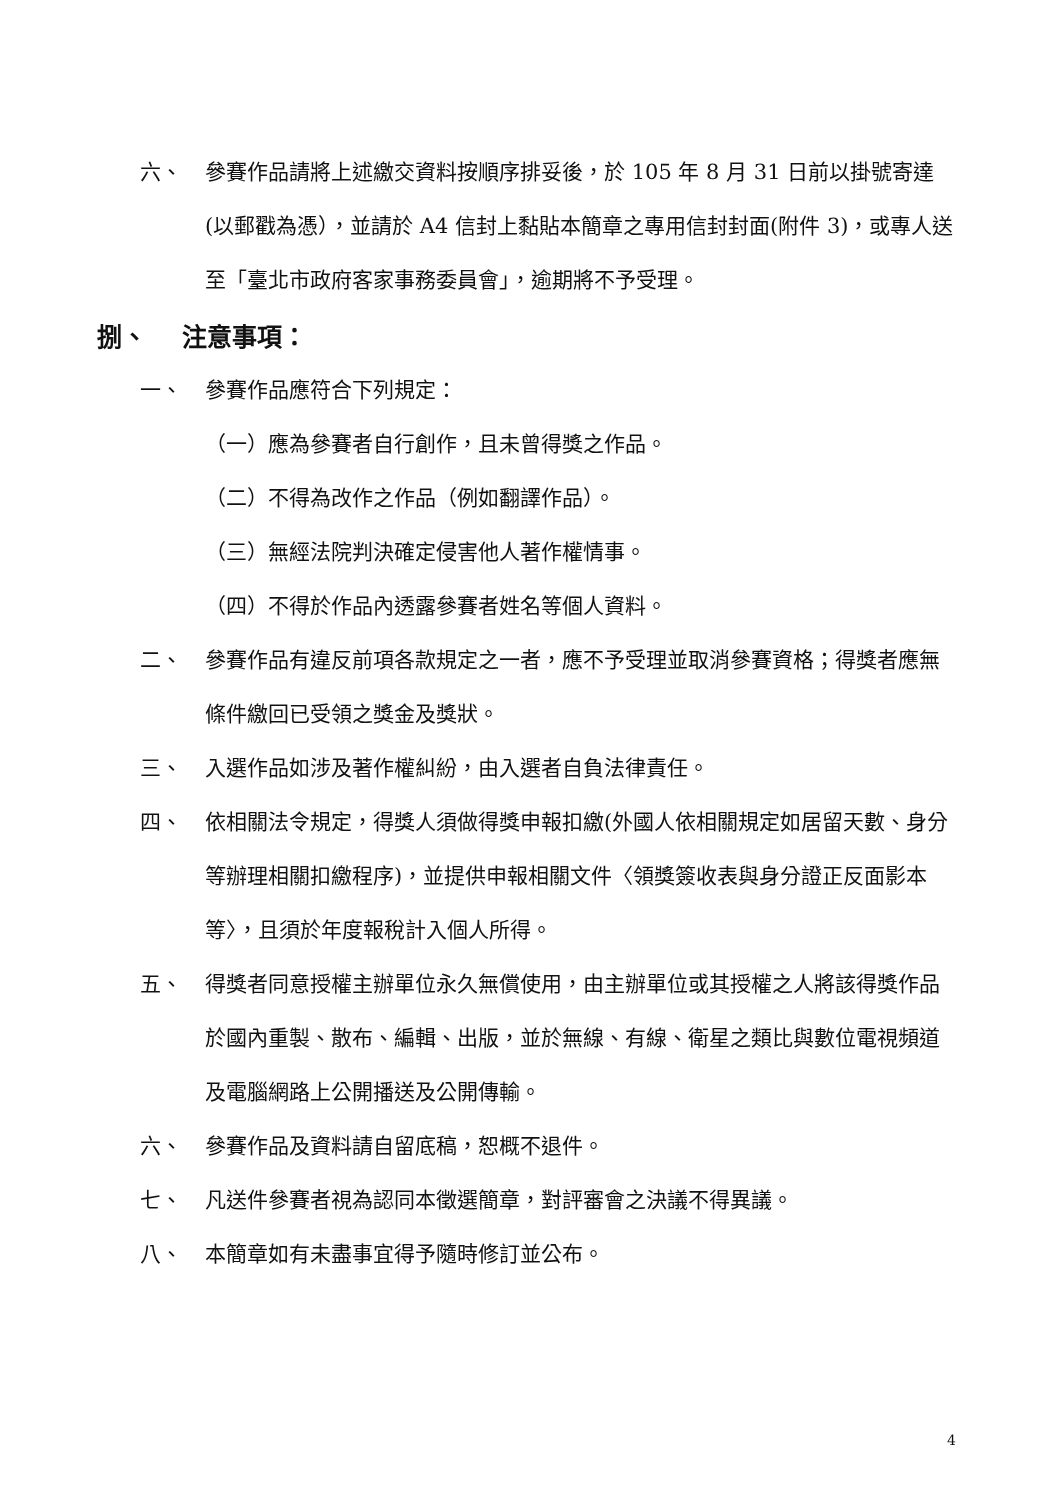六、 參賽作品請將上述繳交資料按順序排妥後，於 105 年 8 月 31 日前以掛號寄達(以郵戳為憑），並請於 A4 信封上黏貼本簡章之專用信封封面(附件 3)，或專人送至「臺北市政府客家事務委員會」，逾期將不予受理。
捌、 注意事項：
一、 參賽作品應符合下列規定：
（一）應為參賽者自行創作，且未曾得獎之作品。
（二）不得為改作之作品（例如翻譯作品）。
（三）無經法院判決確定侵害他人著作權情事。
（四）不得於作品內透露參賽者姓名等個人資料。
二、 參賽作品有違反前項各款規定之一者，應不予受理並取消參賽資格；得獎者應無條件繳回已受領之獎金及獎狀。
三、 入選作品如涉及著作權糾紛，由入選者自負法律責任。
四、 依相關法令規定，得獎人須做得獎申報扣繳(外國人依相關規定如居留天數、身分等辦理相關扣繳程序)，並提供申報相關文件〈領獎簽收表與身分證正反面影本等〉，且須於年度報稅計入個人所得。
五、 得獎者同意授權主辦單位永久無償使用，由主辦單位或其授權之人將該得獎作品於國內重製、散布、編輯、出版，並於無線、有線、衛星之類比與數位電視頻道及電腦網路上公開播送及公開傳輸。
六、 參賽作品及資料請自留底稿，恕概不退件。
七、 凡送件參賽者視為認同本徵選簡章，對評審會之決議不得異議。
八、 本簡章如有未盡事宜得予隨時修訂並公布。
4